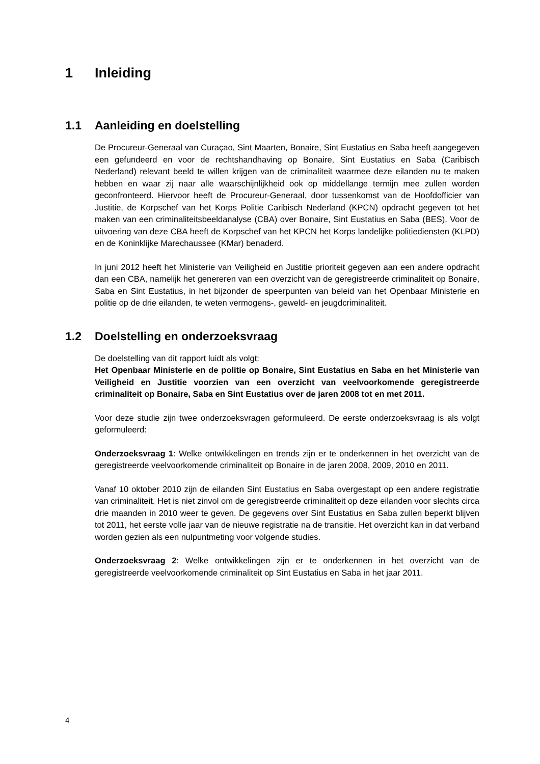1 Inleiding
1.1 Aanleiding en doelstelling
De Procureur-Generaal van Curaçao, Sint Maarten, Bonaire, Sint Eustatius en Saba heeft aangegeven een gefundeerd en voor de rechtshandhaving op Bonaire, Sint Eustatius en Saba (Caribisch Nederland) relevant beeld te willen krijgen van de criminaliteit waarmee deze eilanden nu te maken hebben en waar zij naar alle waarschijnlijkheid ook op middellange termijn mee zullen worden geconfronteerd. Hiervoor heeft de Procureur-Generaal, door tussenkomst van de Hoofdofficier van Justitie, de Korpschef van het Korps Politie Caribisch Nederland (KPCN) opdracht gegeven tot het maken van een criminaliteitsbeeldanalyse (CBA) over Bonaire, Sint Eustatius en Saba (BES). Voor de uitvoering van deze CBA heeft de Korpschef van het KPCN het Korps landelijke politiediensten (KLPD) en de Koninklijke Marechaussee (KMar) benaderd.
In juni 2012 heeft het Ministerie van Veiligheid en Justitie prioriteit gegeven aan een andere opdracht dan een CBA, namelijk het genereren van een overzicht van de geregistreerde criminaliteit op Bonaire, Saba en Sint Eustatius, in het bijzonder de speerpunten van beleid van het Openbaar Ministerie en politie op de drie eilanden, te weten vermogens-, geweld- en jeugdcriminaliteit.
1.2 Doelstelling en onderzoeksvraag
De doelstelling van dit rapport luidt als volgt:
Het Openbaar Ministerie en de politie op Bonaire, Sint Eustatius en Saba en het Ministerie van Veiligheid en Justitie voorzien van een overzicht van veelvoorkomende geregistreerde criminaliteit op Bonaire, Saba en Sint Eustatius over de jaren 2008 tot en met 2011.
Voor deze studie zijn twee onderzoeksvragen geformuleerd. De eerste onderzoeksvraag is als volgt geformuleerd:
Onderzoeksvraag 1: Welke ontwikkelingen en trends zijn er te onderkennen in het overzicht van de geregistreerde veelvoorkomende criminaliteit op Bonaire in de jaren 2008, 2009, 2010 en 2011.
Vanaf 10 oktober 2010 zijn de eilanden Sint Eustatius en Saba overgestapt op een andere registratie van criminaliteit. Het is niet zinvol om de geregistreerde criminaliteit op deze eilanden voor slechts circa drie maanden in 2010 weer te geven. De gegevens over Sint Eustatius en Saba zullen beperkt blijven tot 2011, het eerste volle jaar van de nieuwe registratie na de transitie. Het overzicht kan in dat verband worden gezien als een nulpuntmeting voor volgende studies.
Onderzoeksvraag 2: Welke ontwikkelingen zijn er te onderkennen in het overzicht van de geregistreerde veelvoorkomende criminaliteit op Sint Eustatius en Saba in het jaar 2011.
4